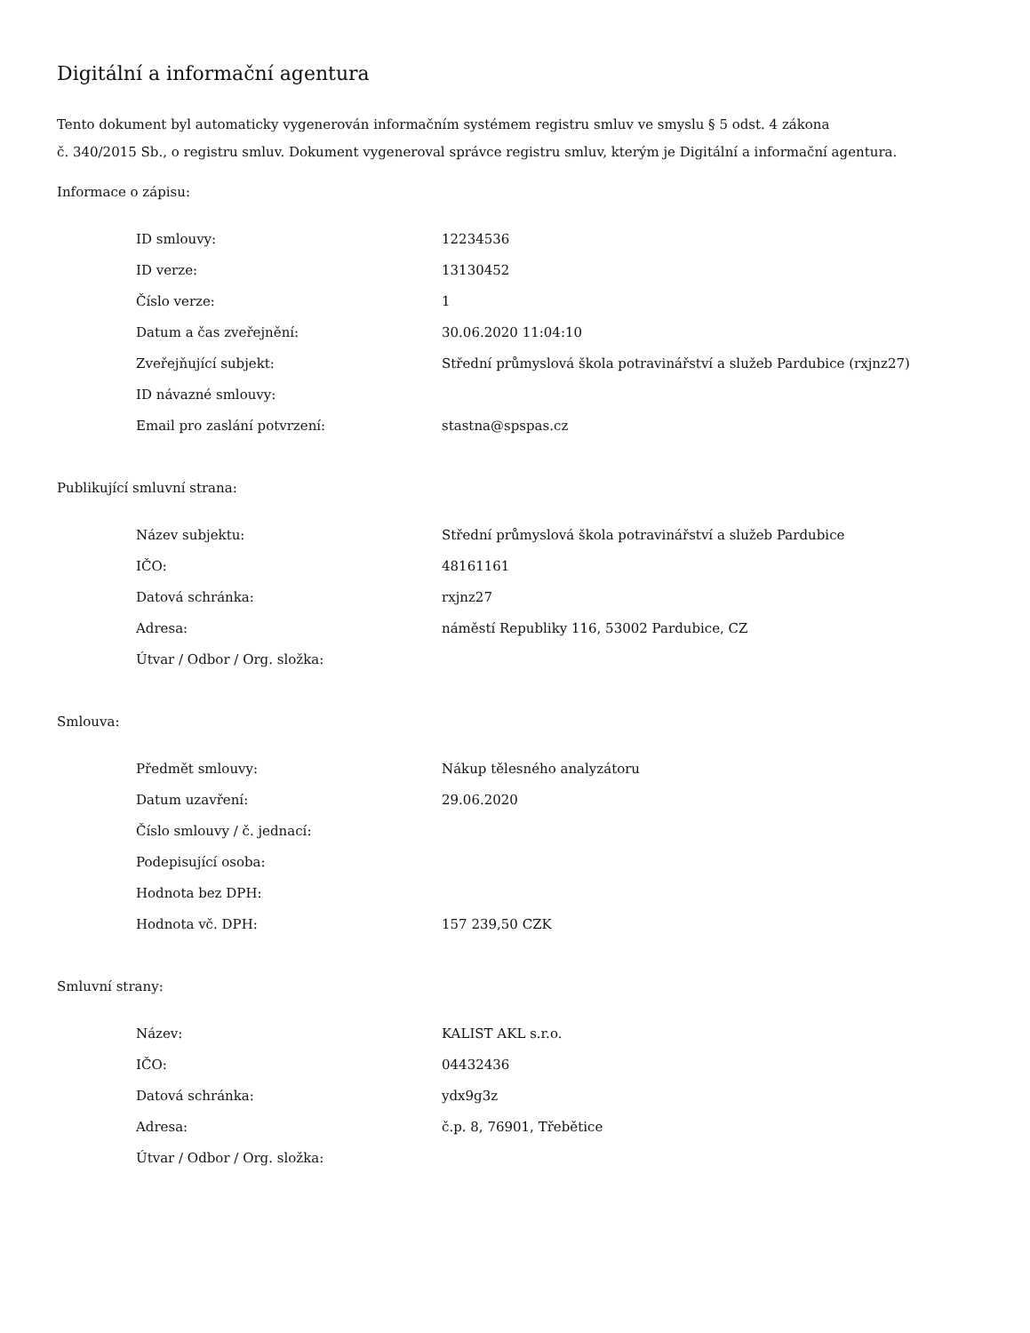Digitální a informační agentura
Tento dokument byl automaticky vygenerován informačním systémem registru smluv ve smyslu § 5 odst. 4 zákona
č. 340/2015 Sb., o registru smluv. Dokument vygeneroval správce registru smluv, kterým je Digitální a informační agentura.
Informace o zápisu:
| ID smlouvy: | 12234536 |
| ID verze: | 13130452 |
| Číslo verze: | 1 |
| Datum a čas zveřejnění: | 30.06.2020 11:04:10 |
| Zveřejňující subjekt: | Střední průmyslová škola potravinářství a služeb Pardubice (rxjnz27) |
| ID návazné smlouvy: | |
| Email pro zaslání potvrzení: | stastna@spspas.cz |
Publikující smluvní strana:
| Název subjektu: | Střední průmyslová škola potravinářství a služeb Pardubice |
| IČO: | 48161161 |
| Datová schránka: | rxjnz27 |
| Adresa: | náměstí Republiky 116, 53002 Pardubice, CZ |
| Útvar / Odbor / Org. složka: | |
Smlouva:
| Předmět smlouvy: | Nákup tělesného analyzátoru |
| Datum uzavření: | 29.06.2020 |
| Číslo smlouvy / č. jednací: | |
| Podepisující osoba: | |
| Hodnota bez DPH: | |
| Hodnota vč. DPH: | 157 239,50 CZK |
Smluvní strany:
| Název: | KALIST AKL s.r.o. |
| IČO: | 04432436 |
| Datová schránka: | ydx9g3z |
| Adresa: | č.p. 8, 76901, Třebětice |
| Útvar / Odbor / Org. složka: | |